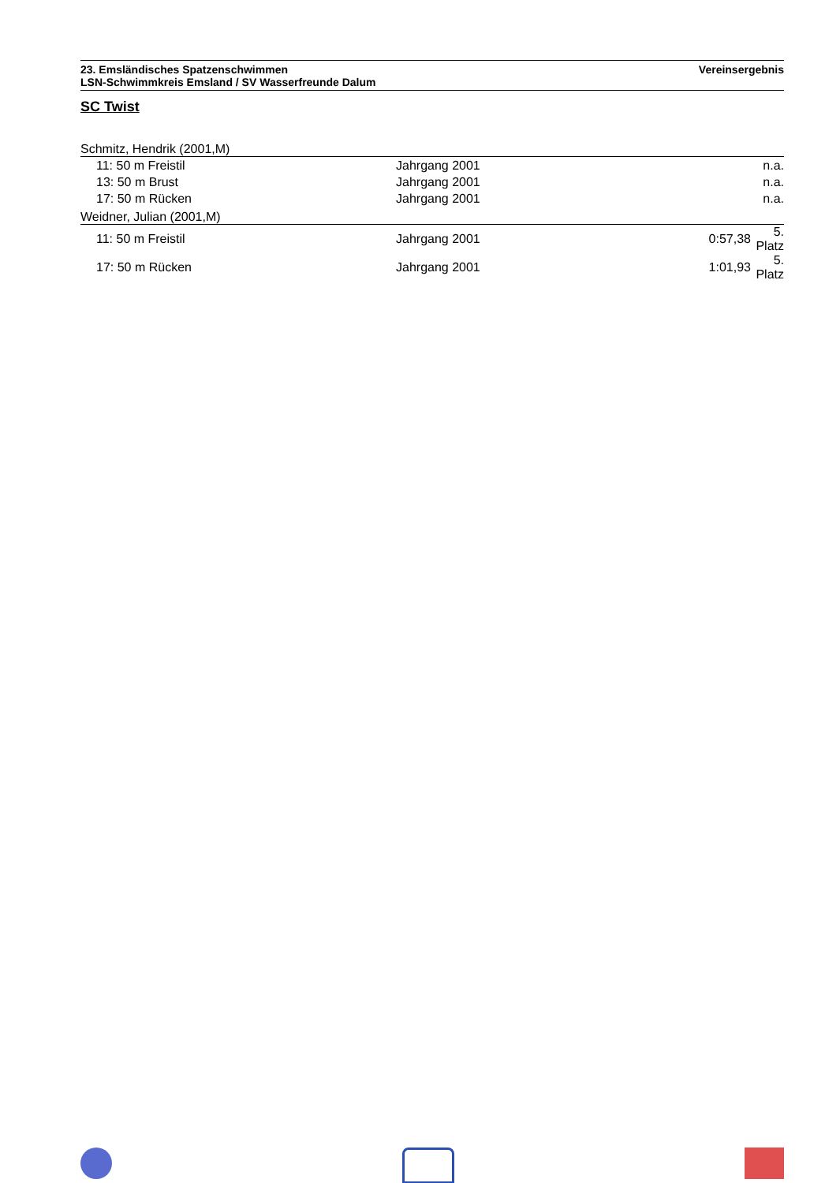23. Emsländisches Spatzenschwimmen Vereinsergebnis
LSN-Schwimmkreis Emsland / SV Wasserfreunde Dalum
SC Twist
Schmitz, Hendrik (2001,M)
| 11: 50 m Freistil | Jahrgang 2001 | | n.a. |
| 13: 50 m Brust | Jahrgang 2001 | | n.a. |
| 17: 50 m Rücken | Jahrgang 2001 | | n.a. |
Weidner, Julian (2001,M)
| 11: 50 m Freistil | Jahrgang 2001 | 0:57,38 | 5. Platz |
| 17: 50 m Rücken | Jahrgang 2001 | 1:01,93 | 5. Platz |